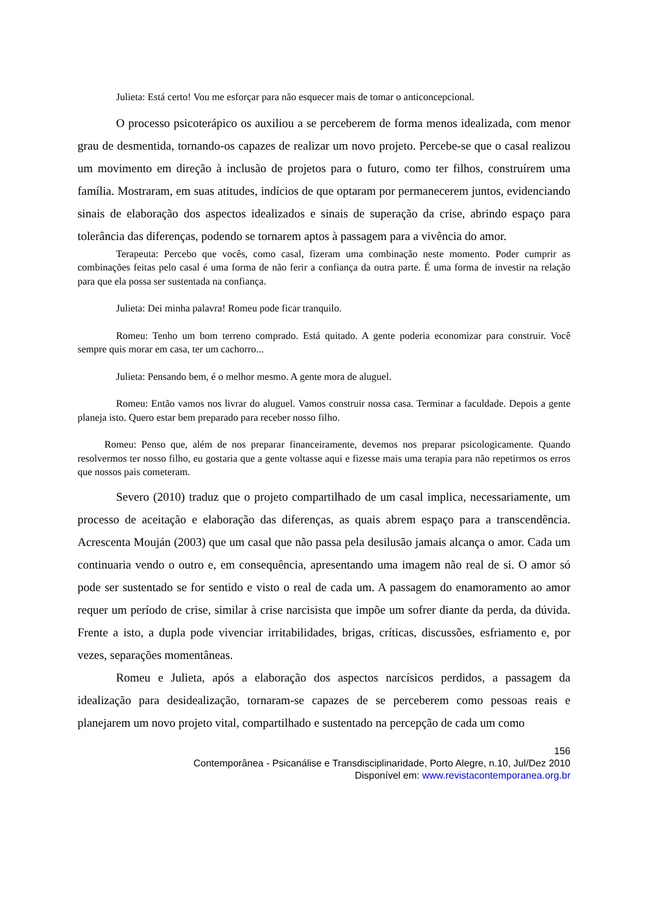Julieta: Está certo! Vou me esforçar para não esquecer mais de tomar o anticoncepcional.
O processo psicoterápico os auxiliou a se perceberem de forma menos idealizada, com menor grau de desmentida, tornando-os capazes de realizar um novo projeto. Percebe-se que o casal realizou um movimento em direção à inclusão de projetos para o futuro, como ter filhos, construírem uma família. Mostraram, em suas atitudes, indícios de que optaram por permanecerem juntos, evidenciando sinais de elaboração dos aspectos idealizados e sinais de superação da crise, abrindo espaço para tolerância das diferenças, podendo se tornarem aptos à passagem para a vivência do amor.
Terapeuta: Percebo que vocês, como casal, fizeram uma combinação neste momento. Poder cumprir as combinações feitas pelo casal é uma forma de não ferir a confiança da outra parte. É uma forma de investir na relação para que ela possa ser sustentada na confiança.
Julieta: Dei minha palavra! Romeu pode ficar tranquilo.
Romeu: Tenho um bom terreno comprado. Está quitado. A gente poderia economizar para construir. Você sempre quis morar em casa, ter um cachorro...
Julieta: Pensando bem, é o melhor mesmo. A gente mora de aluguel.
Romeu: Então vamos nos livrar do aluguel. Vamos construir nossa casa. Terminar a faculdade. Depois a gente planeja isto. Quero estar bem preparado para receber nosso filho.
Romeu: Penso que, além de nos preparar financeiramente, devemos nos preparar psicologicamente. Quando resolvermos ter nosso filho, eu gostaria que a gente voltasse aqui e fizesse mais uma terapia para não repetirmos os erros que nossos pais cometeram.
Severo (2010) traduz que o projeto compartilhado de um casal implica, necessariamente, um processo de aceitação e elaboração das diferenças, as quais abrem espaço para a transcendência. Acrescenta Mouján (2003) que um casal que não passa pela desilusão jamais alcança o amor. Cada um continuaria vendo o outro e, em consequência, apresentando uma imagem não real de si. O amor só pode ser sustentado se for sentido e visto o real de cada um. A passagem do enamoramento ao amor requer um período de crise, similar à crise narcisista que impõe um sofrer diante da perda, da dúvida. Frente a isto, a dupla pode vivenciar irritabilidades, brigas, críticas, discussões, esfriamento e, por vezes, separações momentâneas.
Romeu e Julieta, após a elaboração dos aspectos narcísicos perdidos, a passagem da idealização para desidealização, tornaram-se capazes de se perceberem como pessoas reais e planejarem um novo projeto vital, compartilhado e sustentado na percepção de cada um como
156
Contemporânea - Psicanálise e Transdisciplinaridade, Porto Alegre, n.10, Jul/Dez 2010
Disponível em: www.revistacontemporanea.org.br